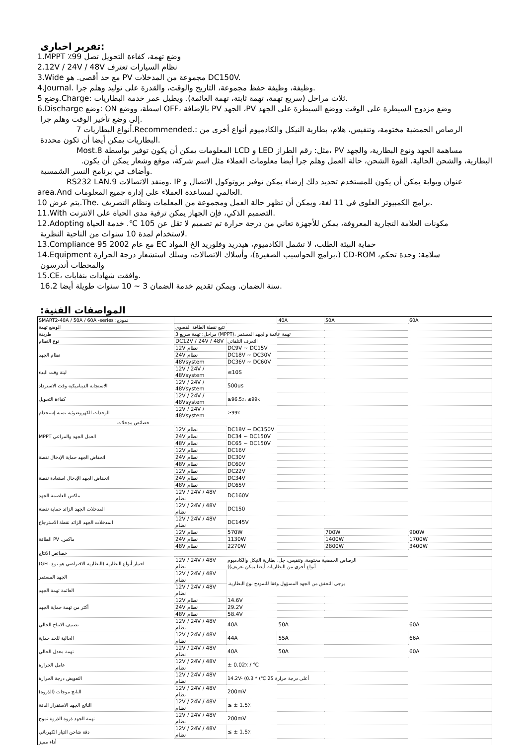تقرير اخبارى:
1.MPPT ٪99 وضع تهمة، كفاءة التحويل تصل
2.12V / 24V / 48V نظام السيارات تعترف
3.Wide مع حد أقصى. هو PV مجموعة من المدخلات DC150V.
4.Journal. وظيفة، وظيفة حفظ مجموعة، التاريخ والوقت، والقدرة على توليد وهلم جرا.
5 وضع.Charge: ثلاث مراحل (سريع تهمة، تهمة ثابتة، تهمة العائمة). ويطيل عمر خدمة البطاريات.
6.Discharge وضع: ON اسطة، ووضع OFF، بالإضافة PV الجهد ،PV وضع مزدوج السيطرة على الوقت ووضع السيطرة على الجهد
إلى وضع تأخير الوقت وهلم جرا.
الرصاص الحمضية مختومة، وتنفيس، هلام، بطارية النيكل والكادميوم أنواع أخرى من :.Recommended.أنواع البطاريات 7
البطاريات يمكن أيضا أن تكون محددة.
مساهمة الجهد ونوع البطارية، والجهد PV ،مثل: رقم الطراز LED و LCD المعلومات يمكن أن يكون توفير بواسطة 8.Most
البطارية، والشحن الحالية، القوة الشحن، حالة العمل وهلم جرا أيضا معلومات العملاء مثل اسم شركة، موقع وشعار يمكن أن يكون.
وأضاف في برنامج النسر الشمسية.
عنوان وبوابة يمكن أن يكون للمستخدم تحديد ذلك إرضاء يمكن توفير بروتوكول الاتصال و IP .ومنفذ الاتصالات 9.RS232 LAN
area.And العالمي لمساعدة العملاء على إدارة جميع المعلومات.
10 يتم عرض.The. برامج الكمبيوتر العلوي في 11 لغة، ويمكن أن تظهر حالة العمل ومجموعة من المعلمات ونظام التصريف.
11.With التصميم الذكي، فإن الجهاز يمكن ترقية مدى الحياة على الانترنت.
12.Adopting مكونات العلامة التجارية المعروفة، يمكن للأجهزة تعاني من درجة حرارة تم تصميم لا تقل عن 105 ℃. خدمة الحياة
لاستخدام لمدة 10 سنوات من الناحية النظرية.
13.Compliance 95 2002 مع عام EC حماية البيئة الطلب، لا تشمل الكادميوم، هيدريد وفلوريد الخ المواد
14.Equipment برامج الحواسيب الصغيرة)، وأسلاك الاتصالات، وسلك استشعار درجة الحرارة،) CD-ROM ،سلامة: وحدة تحكم
والمحطات أندرسون
15.CE، وافقت شهادات بنفايات.
16.2 سنة الضمان. ويمكن تقديم خدمة الضمان 3 ~ 10 سنوات طويلة أيضا.
:المواصفات الفنية
| SMART2-40A / 50A / 60A -series :نموذج | | | 40A | 50A | 60A |
| الوضع تهمة | تتبع نقطة الطاقة القصوى | | | | |
| طريقة | 3 مراحل: تهمة سريع (MPPT)، تهمة عائمة والجهد المستمر | | | | |
| نوع النظام | DC12V / 24V / 48V | التعرف التلقائي | | | |
| نظام الجهد | 12V نظام | DC9V ~ DC15V | | | |
| | 24V نظام | DC18V ~ DC30V | | | |
| | 48Vsystem | DC36V ~ DC60V | | | |
| لينة وقت البدء | 12V / 24V / 48Vsystem | ≤10S | | | |
| الاستجابة الديناميكية وقت الاسترداد | 12V / 24V / 48Vsystem | 500us | | | |
| كفاءة التحويل | 12V / 24V / 48Vsystem | ≥96.5٪، ≤99٪ | | | |
| الوحدات الكهروضوئية نسبة إستخدام | 12V / 24V / 48Vsystem | ≥99٪ | | | |
| خصائص مدخلات | | | | | |
| MPPT العمل الجهد والمراعي | 12V نظام | DC18V ~ DC150V | | | |
| | 24V نظام | DC34 ~ DC150V | | | |
| | 48V نظام | DC65 ~ DC150V | | | |
| انخفاض الجهد حماية الإدخال نقطة | 12V نظام | DC16V | | | |
| | 24V نظام | DC30V | | | |
| | 48V نظام | DC60V | | | |
| انخفاض الجهد الإدخال استعادة نقطة | 12V نظام | DC22V | | | |
| | 24V نظام | DC34V | | | |
| | 48V نظام | DC65V | | | |
| ماكس العاصمة الجهد | 12V / 24V / 48V نظام | DC160V | | | |
| المدخلات الجهد الزائد حماية نقطة | 12V / 24V / 48V نظام | DC150 | | | |
| المدخلات الجهد الزائد نقطة الاسترجاع | 12V / 24V / 48V نظام | DC145V | | | |
| الطاقة PV .ماكس | 12V نظام | 570W | | 700W | 900W |
| | 24V نظام | 1130W | | 1400W | 1700W |
| | 48V نظام | 2270W | | 2800W | 3400W |
| خصائص الانتاج | | | | | |
| (GEL اختيار أنواع البطارية (البطارية الافتراضي هو نوع | 12V / 24V / 48V نظام | الرصاص الحمضية مختومة، وتنفيس، جل، بطارية النيكل والكادميوم ((أنواع أخرى من البطاريات أيضا يمكن تعريف | | | |
| الجهد المستمر | 12V / 24V / 48V نظام | .يرجى التحقق من الجهد المسؤول وفقا للنموذج نوع البطارية | | | |
| العائمة تهمة الجهد | 12V / 24V / 48V نظام | | | | |
| أكثر من تهمة حماية الجهد | 12V نظام | 14.6V | | | |
| | 24V نظام | 29.2V | | | |
| | 48V نظام | 58.4V | | | |
| تصنيف الانتاج الحالي | 12V / 24V / 48V نظام | 40A | 50A | | 60A |
| الحالية للحد حماية | 12V / 24V / 48V نظام | 44A | 55A | | 66A |
| تهمة معدل الحالي | 12V / 24V / 48V نظام | 40A | 50A | | 60A |
| عامل الحرارة | 12V / 24V / 48V نظام | ± 0.02٪ / ℃ | | | |
| التعويض درجة الحرارة | 12V / 24V / 48V نظام | 14.2V- (0.3 * (℃ 25 أعلى درجة حرارة | | | |
| (الناتج موجات (الذروة | 12V / 24V / 48V نظام | 200mV | | | |
| الناتج الجهد الاستقرار الدقة | 12V / 24V / 48V نظام | ≤ ± 1.5٪ | | | |
| تهمة الجهد ذروة الذروة تموج | 12V / 24V / 48V نظام | 200mV | | | |
| دقة شاحن التيار الكهربائي | 12V / 24V / 48V نظام | ≤ ± 1.5٪ | | | |
| أداء مميز | | | | | |